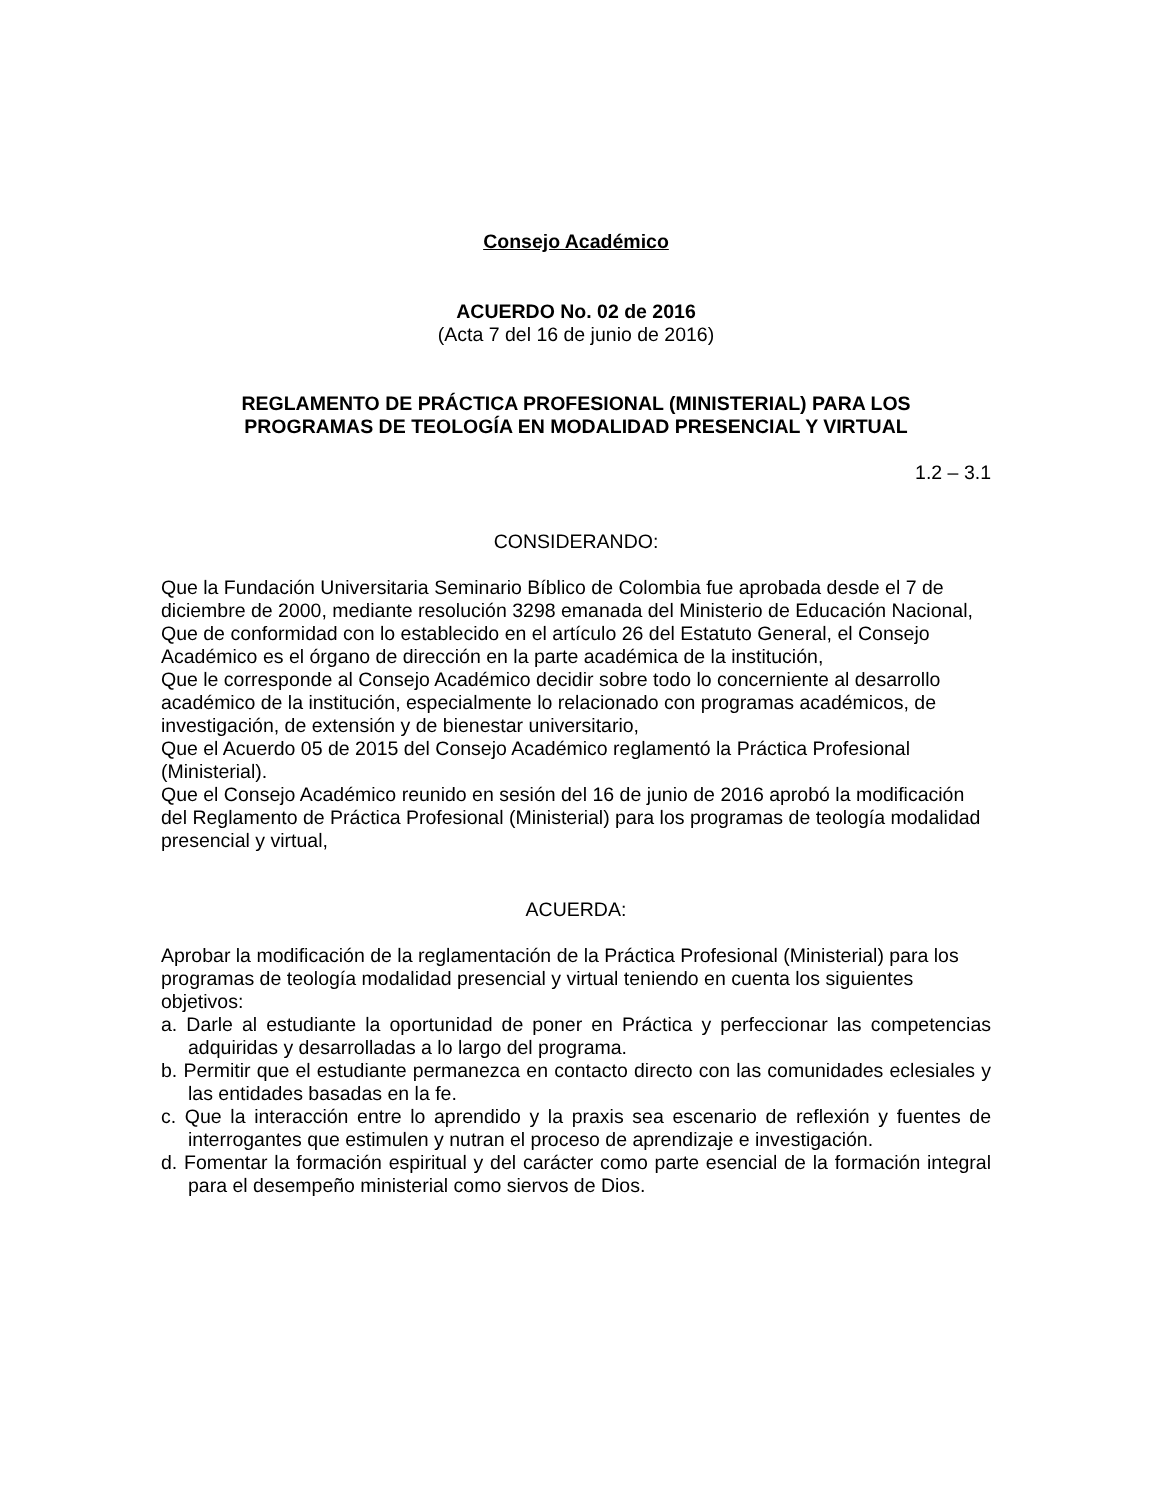Consejo Académico
ACUERDO No. 02 de 2016
(Acta 7 del 16 de junio de 2016)
REGLAMENTO DE PRÁCTICA PROFESIONAL (MINISTERIAL) PARA LOS
PROGRAMAS DE TEOLOGÍA EN MODALIDAD PRESENCIAL Y VIRTUAL
1.2 – 3.1
CONSIDERANDO:
Que la Fundación Universitaria Seminario Bíblico de Colombia fue aprobada desde el 7 de diciembre de 2000, mediante resolución 3298 emanada del Ministerio de Educación Nacional,
Que de conformidad con lo establecido en el artículo 26 del Estatuto General, el Consejo Académico es el órgano de dirección en la parte académica de la institución,
Que le corresponde al Consejo Académico decidir sobre todo lo concerniente al desarrollo académico de la institución, especialmente lo relacionado con programas académicos, de investigación, de extensión y de bienestar universitario,
Que el Acuerdo 05 de 2015 del Consejo Académico reglamentó la Práctica Profesional (Ministerial).
Que el Consejo Académico reunido en sesión del 16 de junio de 2016 aprobó la modificación del Reglamento de Práctica Profesional (Ministerial) para los programas de teología modalidad presencial y virtual,
ACUERDA:
Aprobar la modificación de la reglamentación de la Práctica Profesional (Ministerial) para los programas de teología modalidad presencial y virtual teniendo en cuenta los siguientes objetivos:
a. Darle al estudiante la oportunidad de poner en Práctica y perfeccionar las competencias adquiridas y desarrolladas a lo largo del programa.
b. Permitir que el estudiante permanezca en contacto directo con las comunidades eclesiales y las entidades basadas en la fe.
c. Que la interacción entre lo aprendido y la praxis sea escenario de reflexión y fuentes de interrogantes que estimulen y nutran el proceso de aprendizaje e investigación.
d. Fomentar la formación espiritual y del carácter como parte esencial de la formación integral para el desempeño ministerial como siervos de Dios.